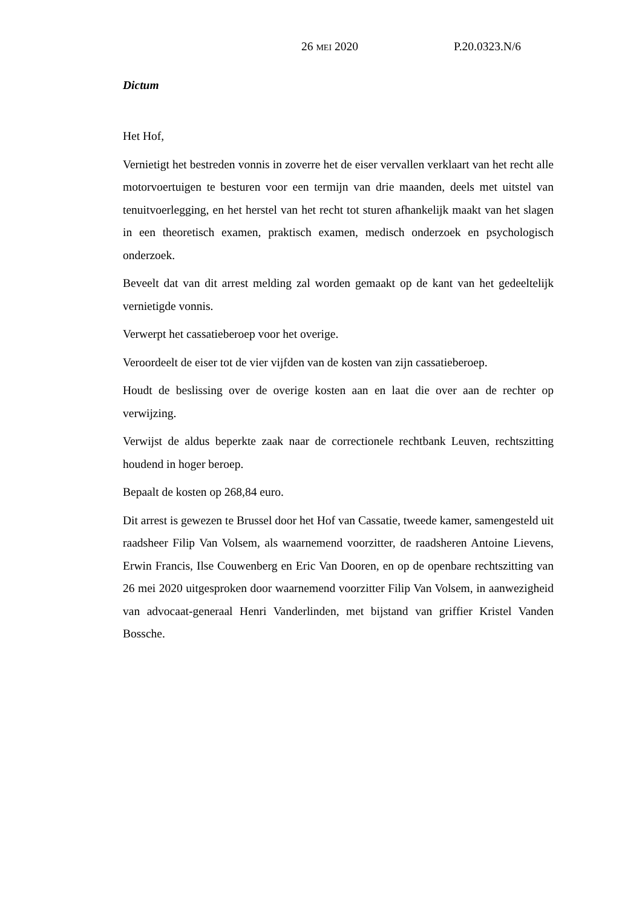26 MEI 2020 P.20.0323.N/6
Dictum
Het Hof,
Vernietigt het bestreden vonnis in zoverre het de eiser vervallen verklaart van het recht alle motorvoertuigen te besturen voor een termijn van drie maanden, deels met uitstel van tenuitvoerlegging, en het herstel van het recht tot sturen afhankelijk maakt van het slagen in een theoretisch examen, praktisch examen, medisch onderzoek en psychologisch onderzoek.
Beveelt dat van dit arrest melding zal worden gemaakt op de kant van het gedeeltelijk vernietigde vonnis.
Verwerpt het cassatieberoep voor het overige.
Veroordeelt de eiser tot de vier vijfden van de kosten van zijn cassatieberoep.
Houdt de beslissing over de overige kosten aan en laat die over aan de rechter op verwijzing.
Verwijst de aldus beperkte zaak naar de correctionele rechtbank Leuven, rechtszitting houdend in hoger beroep.
Bepaalt de kosten op 268,84 euro.
Dit arrest is gewezen te Brussel door het Hof van Cassatie, tweede kamer, samengesteld uit raadsheer Filip Van Volsem, als waarnemend voorzitter, de raadsheren Antoine Lievens, Erwin Francis, Ilse Couwenberg en Eric Van Dooren, en op de openbare rechtszitting van 26 mei 2020 uitgesproken door waarnemend voorzitter Filip Van Volsem, in aanwezigheid van advocaat-generaal Henri Vanderlinden, met bijstand van griffier Kristel Vanden Bossche.